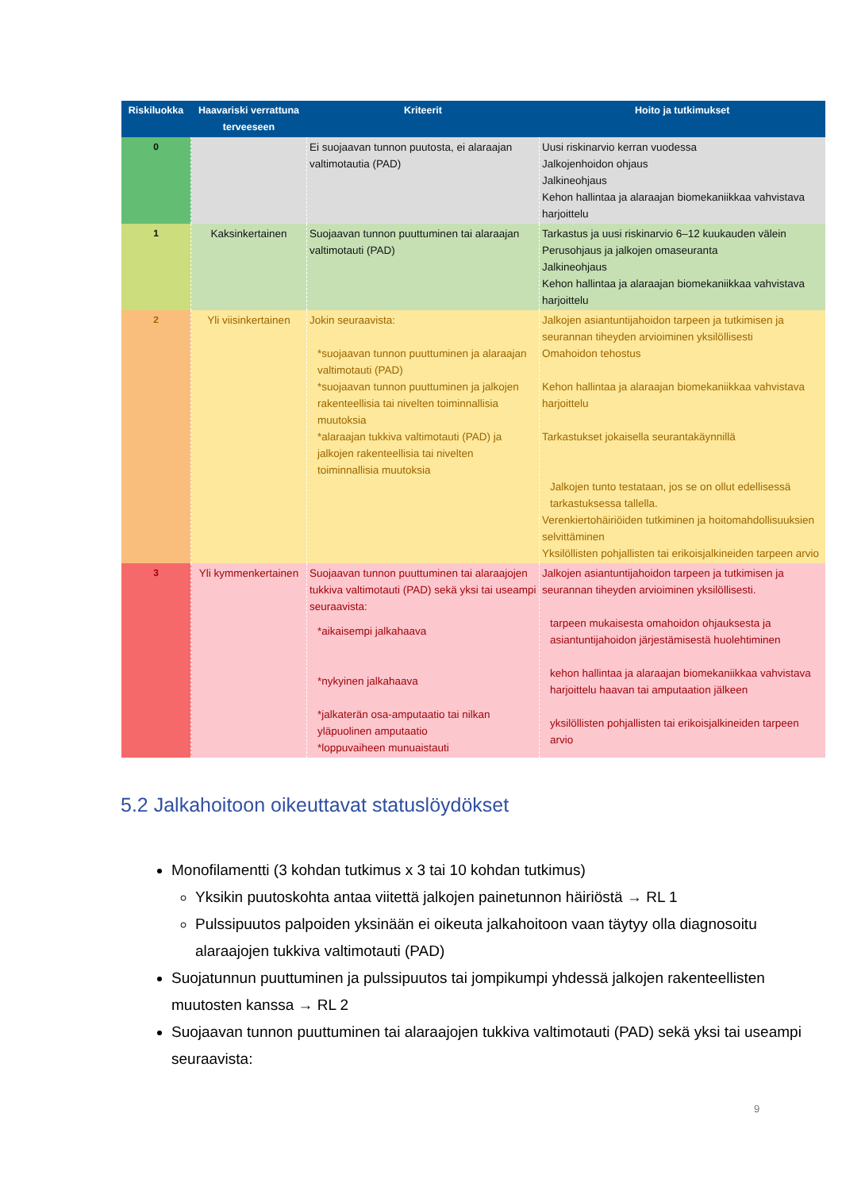| Riskiluokka | Haavariski verrattuna terveeseen | Kriteerit | Hoito ja tutkimukset |
| --- | --- | --- | --- |
| 0 | | Ei suojaavan tunnon puutosta, ei alaraajan valtimotautia (PAD) | Uusi riskinarvio kerran vuodessa Jalkojenhoidon ohjaus Jalkineohjaus Kehon hallintaa ja alaraajan biomekaniikkaa vahvistava harjoittelu |
| 1 | Kaksinkertainen | Suojaavan tunnon puuttuminen tai alaraajan valtimotauti (PAD) | Tarkastus ja uusi riskinarvio 6–12 kuukauden välein Perusohjaus ja jalkojen omaseuranta Jalkineohjaus Kehon hallintaa ja alaraajan biomekaniikkaa vahvistava harjoittelu |
| 2 | Yli viisinkertainen | Jokin seuraavista: *suojaavan tunnon puuttuminen ja alaraajan valtimotauti (PAD) *suojaavan tunnon puuttuminen ja jalkojen rakenteellisia tai nivelten toiminnallisia muutoksia *alaraajan tukkiva valtimotauti (PAD) ja jalkojen rakenteellisia tai nivelten toiminnallisia muutoksia | Jalkojen asiantuntijahoidon tarpeen ja tutkimisen ja seurannan tiheyden arvioiminen yksilöllisesti Omahoidon tehostus Kehon hallintaa ja alaraajan biomekaniikkaa vahvistava harjoittelu Tarkastukset jokaisella seurantakäynnillä Jalkojen tunto testataan, jos se on ollut edellisessä tarkastuksessa tallella. Verenkiertohäiriöiden tutkiminen ja hoitomahdollisuuksien selvittäminen Yksilöllisten pohjallisten tai erikoisjalkineiden tarpeen arvio |
| 3 | Yli kymmenkertainen | Suojaavan tunnon puuttuminen tai alaraajojen tukkiva valtimotauti (PAD) sekä yksi tai useampi seuraavista: *aikaisempi jalkahaava *nykyinen jalkahaava *jalkaterän osa-amputaatio tai nilkan yläpuolinen amputaatio *loppuvaiheen munuaistauti | Jalkojen asiantuntijahoidon tarpeen ja tutkimisen ja seurannan tiheyden arvioiminen yksilöllisesti. tarpeen mukaisesta omahoidon ohjauksesta ja asiantuntijahoidon järjestämisestä huolehtiminen kehon hallintaa ja alaraajan biomekaniikkaa vahvistava harjoittelu haavan tai amputaation jälkeen yksilöllisten pohjallisten tai erikoisjalkineiden tarpeen arvio |
5.2 Jalkahoitoon oikeuttavat statuslöydökset
Monofilamentti (3 kohdan tutkimus x 3 tai 10 kohdan tutkimus)
Yksikin puutoskohta antaa viitettä jalkojen painetunnon häiriöstä → RL 1
Pulssipuutos palpoiden yksinään ei oikeuta jalkahoitoon vaan täytyy olla diagnosoitu alaraajojen tukkiva valtimotauti (PAD)
Suojatunnun puuttuminen ja pulssipuutos tai jompikumpi yhdessä jalkojen rakenteellisten muutosten kanssa → RL 2
Suojaavan tunnon puuttuminen tai alaraajojen tukkiva valtimotauti (PAD) sekä yksi tai useampi seuraavista:
9